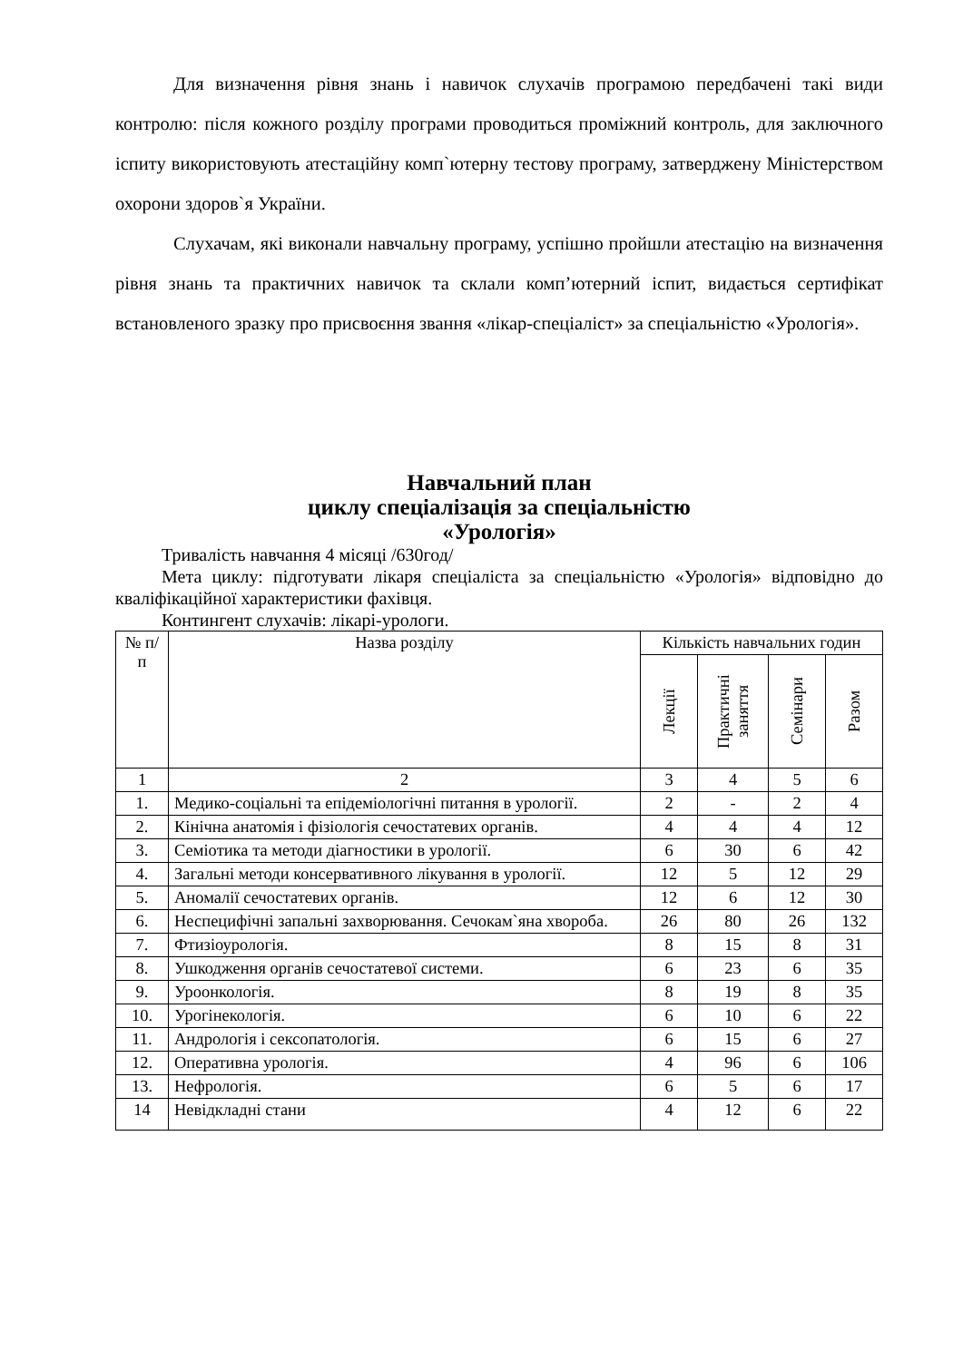Для визначення рівня знань і навичок слухачів програмою передбачені такі види контролю: після кожного розділу програми проводиться проміжний контроль, для заключного іспиту використовують атестаційну комп`ютерну тестову програму, затверджену Міністерством охорони здоров`я України.
Слухачам, які виконали навчальну програму, успішно пройшли атестацію на визначення рівня знань та практичних навичок та склали комп’ютерний іспит, видається сертифікат встановленого зразку про присвоєння звання «лікар-спеціаліст» за спеціальністю «Урологія».
Навчальний план
циклу спеціалізація за спеціальністю
«Урологія»
Тривалість навчання 4 місяці /630год/
Мета циклу: підготувати лікаря спеціаліста за спеціальністю «Урологія» відповідно до кваліфікаційної характеристики фахівця.
Контингент слухачів: лікарі-урологи.
| № п/п | Назва розділу | Кількість навчальних годин | | | |
| --- | --- | --- | --- | --- | --- |
| | | Лекції | Практичні заняття | Семінари | Разом |
| 1 | 2 | 3 | 4 | 5 | 6 |
| 1. | Медико-соціальні та епідеміологічні питання в урології. | 2 | - | 2 | 4 |
| 2. | Кінічна анатомія і фізіологія сечостатевих органів. | 4 | 4 | 4 | 12 |
| 3. | Семіотика та методи діагностики в урології. | 6 | 30 | 6 | 42 |
| 4. | Загальні методи консервативного лікування в урології. | 12 | 5 | 12 | 29 |
| 5. | Аномалії сечостатевих органів. | 12 | 6 | 12 | 30 |
| 6. | Неспецифічні запальні захворювання. Сечокам`яна хвороба. | 26 | 80 | 26 | 132 |
| 7. | Фтизіоурологія. | 8 | 15 | 8 | 31 |
| 8. | Ушкодження органів сечостатевої системи. | 6 | 23 | 6 | 35 |
| 9. | Уроонкологія. | 8 | 19 | 8 | 35 |
| 10. | Урогінекологія. | 6 | 10 | 6 | 22 |
| 11. | Андрологія і сексопатологія. | 6 | 15 | 6 | 27 |
| 12. | Оперативна урологія. | 4 | 96 | 6 | 106 |
| 13. | Нефрологія. | 6 | 5 | 6 | 17 |
| 14 | Невідкладні стани | 4 | 12 | 6 | 22 |